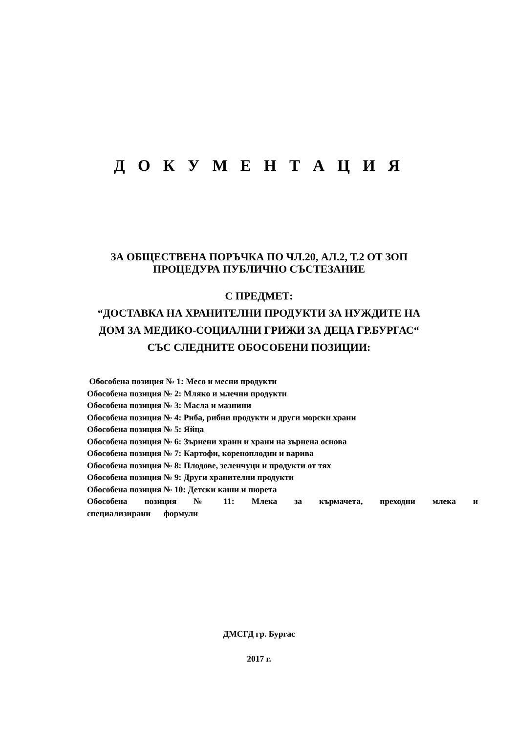Д О К У М Е Н Т А Ц И Я
ЗА ОБЩЕСТВЕНА ПОРЪЧКА ПО ЧЛ.20, АЛ.2, Т.2 ОТ ЗОП
ПРОЦЕДУРА ПУБЛИЧНО СЪСТЕЗАНИЕ
С ПРЕДМЕТ:
“ДОСТАВКА НА ХРАНИТЕЛНИ ПРОДУКТИ ЗА НУЖДИТЕ НА
ДОМ ЗА МЕДИКО-СОЦИАЛНИ ГРИЖИ ЗА ДЕЦА ГР.БУРГАС“
СЪС СЛЕДНИТЕ ОБОСОБЕНИ ПОЗИЦИИ:
Обособена позиция № 1: Месо и месни продукти
Обособена позиция № 2: Мляко и млечни продукти
Обособена позиция № 3: Масла и мазнини
Обособена позиция № 4: Риба, рибни продукти и други морски храни
Обособена позиция № 5: Яйца
Обособена позиция № 6: Зърнени храни и храни на зърнена основа
Обособена позиция № 7: Картофи, кореноплодни и варива
Обособена позиция № 8: Плодове, зеленчуци и продукти от тях
Обособена позиция № 9: Други хранителни продукти
Обособена позиция № 10: Детски каши и пюрета
Обособена позиция № 11: Млека за кърмачета, преходни млека и специализирани формули
ДМСГД гр. Бургас
2017 г.